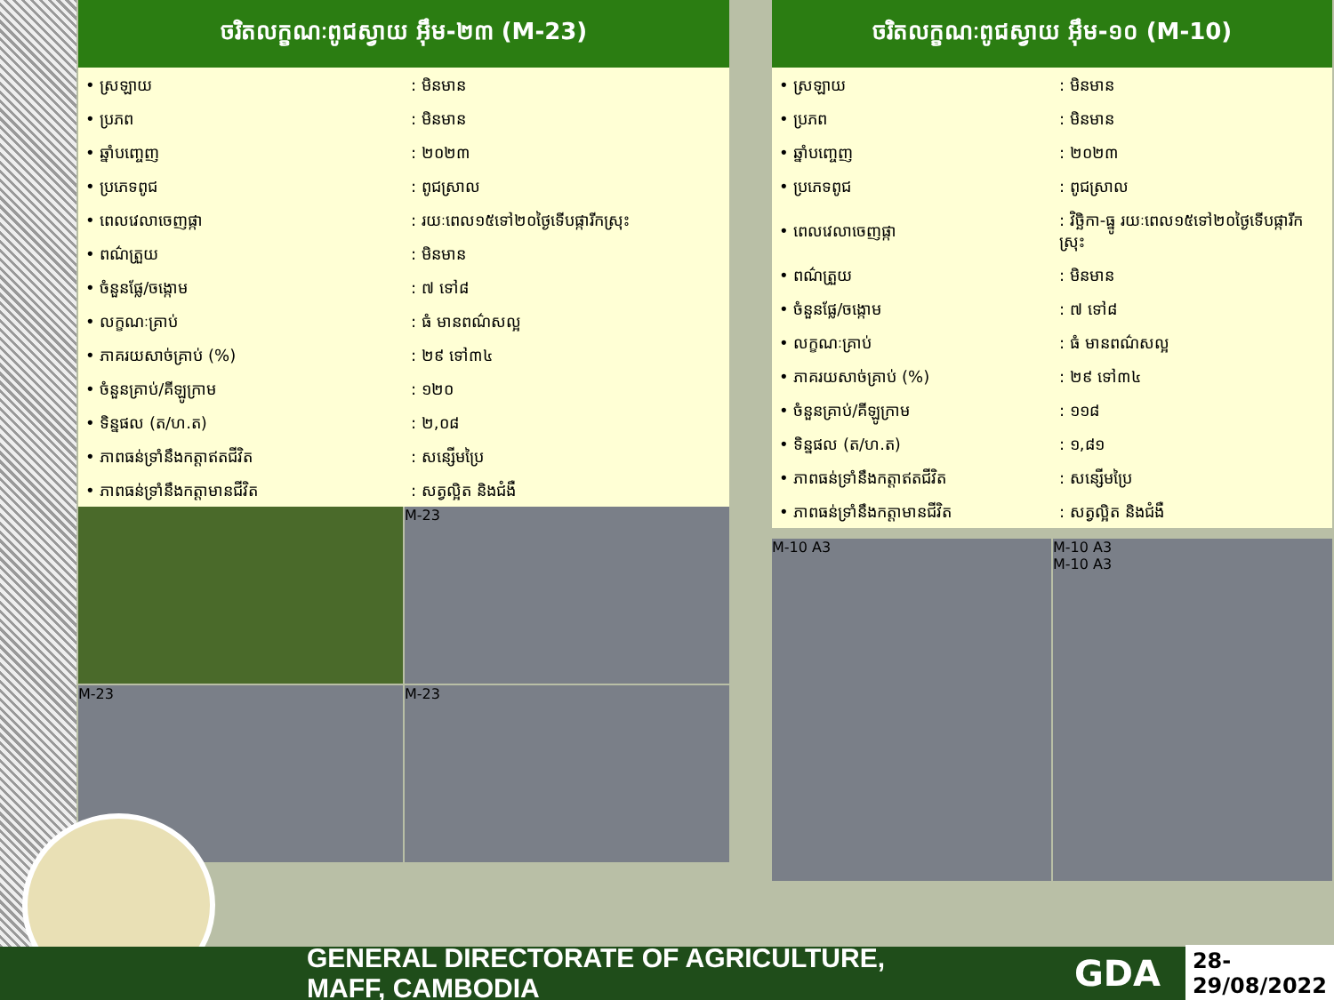ចរិតលក្ខណៈពូជស្វាយ អ៊ឹម-២៣ (M-23)
| • ស្រឡាយ | : មិនមាន |
| • ប្រភព | : មិនមាន |
| • ឆ្នាំបញ្ចេញ | : ២០២៣ |
| • ប្រភេទពូជ | : ពូជស្រាល |
| • ពេលវេលាចេញផ្កា | : រយៈពេល១៥ទៅ២០ថ្ងៃទើបផ្ការីកស្រុះ |
| • ពណ៌ត្រួយ | : មិនមាន |
| • ចំនួនផ្លែ/ចង្កោម | : ៧ ទៅ៨ |
| • លក្ខណៈគ្រាប់ | : ធំ មានពណ៌សល្អ |
| • ភាគរយសាច់គ្រាប់ (%) | : ២៩ ទៅ៣៤ |
| • ចំនួនគ្រាប់/គីឡូក្រាម | : ១២០ |
| • ទិន្នផល (ត/ហ.ត) | : ២,០៨ |
| • ភាពធន់ទ្រាំនឹងកត្តាឥតជីវិត | : សន្សើមប្រៃ |
| • ភាពធន់ទ្រាំនឹងកត្តាមានជីវិត | : សត្វល្អិត និងជំងឺ |
M-23
M-23
M-23
ចរិតលក្ខណៈពូជស្វាយ អ៊ឹម-១០ (M-10)
| • ស្រឡាយ | : មិនមាន |
| • ប្រភព | : មិនមាន |
| • ឆ្នាំបញ្ចេញ | : ២០២៣ |
| • ប្រភេទពូជ | : ពូជស្រាល |
| • ពេលវេលាចេញផ្កា | : វិច្ឆិកា-ធ្នូ រយៈពេល១៥ទៅ២០ថ្ងៃទើបផ្ការីកស្រុះ |
| • ពណ៌ត្រួយ | : មិនមាន |
| • ចំនួនផ្លែ/ចង្កោម | : ៧ ទៅ៨ |
| • លក្ខណៈគ្រាប់ | : ធំ មានពណ៌សល្អ |
| • ភាគរយសាច់គ្រាប់ (%) | : ២៩ ទៅ៣៤ |
| • ចំនួនគ្រាប់/គីឡូក្រាម | : ១១៨ |
| • ទិន្នផល (ត/ហ.ត) | : ១,៨១ |
| • ភាពធន់ទ្រាំនឹងកត្តាឥតជីវិត | : សន្សើមប្រៃ |
| • ភាពធន់ទ្រាំនឹងកត្តាមានជីវិត | : សត្វល្អិត និងជំងឺ |
M-10 A3
M-10 A3
M-10 A3
GENERAL DIRECTORATE OF AGRICULTURE, MAFF, CAMBODIA GDA 28-29/08/2022